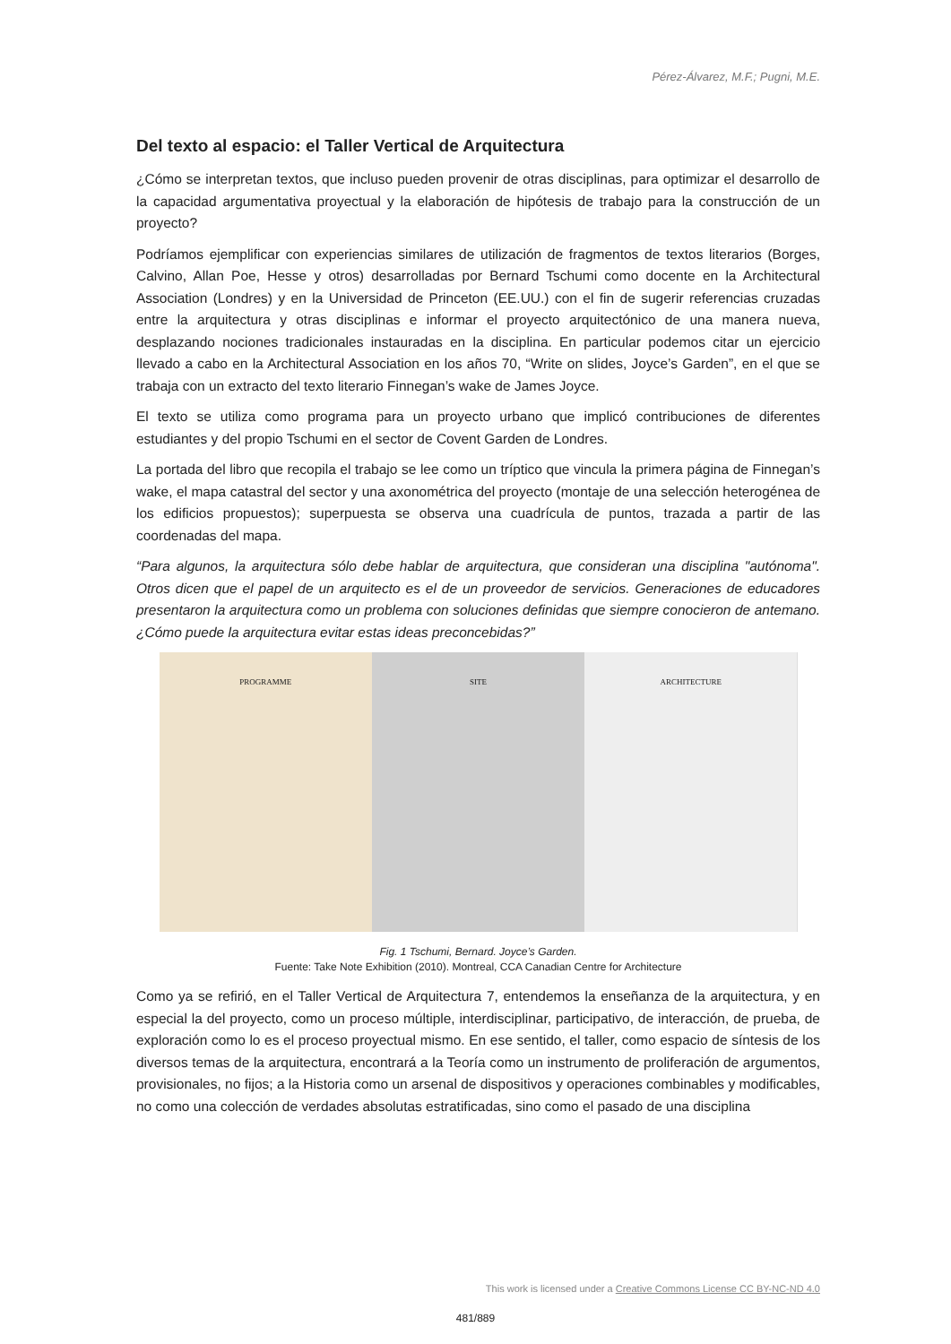Pérez-Álvarez, M.F.; Pugni, M.E.
Del texto al espacio: el Taller Vertical de Arquitectura
¿Cómo se interpretan textos, que incluso pueden provenir de otras disciplinas, para optimizar el desarrollo de la capacidad argumentativa proyectual y la elaboración de hipótesis de trabajo para la construcción de un proyecto?
Podríamos ejemplificar con experiencias similares de utilización de fragmentos de textos literarios (Borges, Calvino, Allan Poe, Hesse y otros) desarrolladas por Bernard Tschumi como docente en la Architectural Association (Londres) y en la Universidad de Princeton (EE.UU.) con el fin de sugerir referencias cruzadas entre la arquitectura y otras disciplinas e informar el proyecto arquitectónico de una manera nueva, desplazando nociones tradicionales instauradas en la disciplina. En particular podemos citar un ejercicio llevado a cabo en la Architectural Association en los años 70, “Write on slides, Joyce’s Garden”, en el que se trabaja con un extracto del texto literario Finnegan’s wake de James Joyce.
El texto se utiliza como programa para un proyecto urbano que implicó contribuciones de diferentes estudiantes y del propio Tschumi en el sector de Covent Garden de Londres.
La portada del libro que recopila el trabajo se lee como un tríptico que vincula la primera página de Finnegan’s wake, el mapa catastral del sector y una axonométrica del proyecto (montaje de una selección heterogénea de los edificios propuestos); superpuesta se observa una cuadrícula de puntos, trazada a partir de las coordenadas del mapa.
“Para algunos, la arquitectura sólo debe hablar de arquitectura, que consideran una disciplina "autónoma". Otros dicen que el papel de un arquitecto es el de un proveedor de servicios. Generaciones de educadores presentaron la arquitectura como un problema con soluciones definidas que siempre conocieron de antemano. ¿Cómo puede la arquitectura evitar estas ideas preconcebidas?”
PROGRAMME SITE ARCHITECTURE
Fig. 1 Tschumi, Bernard. Joyce’s Garden.
Fuente: Take Note Exhibition (2010). Montreal, CCA Canadian Centre for Architecture
Como ya se refirió, en el Taller Vertical de Arquitectura 7, entendemos la enseñanza de la arquitectura, y en especial la del proyecto, como un proceso múltiple, interdisciplinar, participativo, de interacción, de prueba, de exploración como lo es el proceso proyectual mismo. En ese sentido, el taller, como espacio de síntesis de los diversos temas de la arquitectura, encontrará a la Teoría como un instrumento de proliferación de argumentos, provisionales, no fijos; a la Historia como un arsenal de dispositivos y operaciones combinables y modificables, no como una colección de verdades absolutas estratificadas, sino como el pasado de una disciplina
This work is licensed under a Creative Commons License CC BY-NC-ND 4.0
481/889